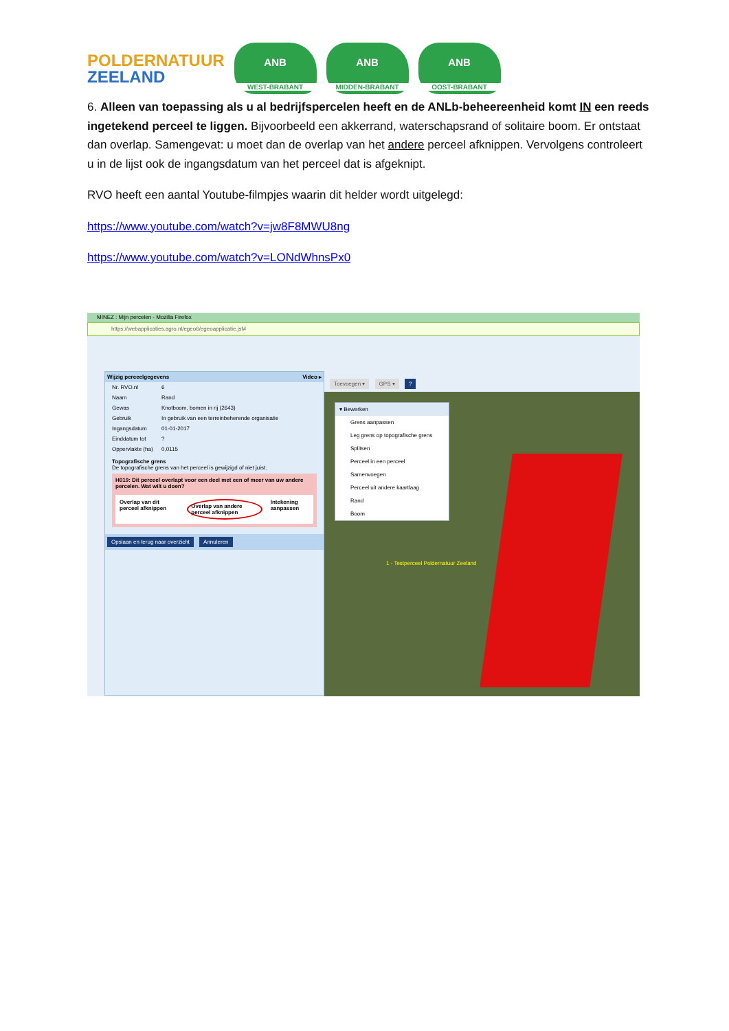POLDERNATUUR
ZEELAND
ANB
WEST-BRABANT
ANB
MIDDEN-BRABANT
ANB
OOST-BRABANT
6. Alleen van toepassing als u al bedrijfspercelen heeft en de ANLb-beheereenheid komt IN een reeds ingetekend perceel te liggen. Bijvoorbeeld een akkerrand, waterschapsrand of solitaire boom. Er ontstaat dan overlap. Samengevat: u moet dan de overlap van het andere perceel afknippen. Vervolgens controleert u in de lijst ook de ingangsdatum van het perceel dat is afgeknipt.
RVO heeft een aantal Youtube-filmpjes waarin dit helder wordt uitgelegd:
https://www.youtube.com/watch?v=jw8F8MWU8ng
https://www.youtube.com/watch?v=LONdWhnsPx0
MINEZ : Mijn percelen - Mozilla Firefox
https://webapplicaties.agro.nl/egeo6/egeoapplicatie.jsf#
Wijzig perceelgegevens Video ▸
Nr. RVO.nl 6
Naam Rand
Gewas Knotboom, bomen in rij (2643)
Gebruik In gebruik van een terreinbeherende organisatie
Ingangsdatum 01-01-2017
Einddatum tot?
Oppervlakte (ha) 0,0115
Topografische grens
De topografische grens van het perceel is gewijzigd of niet juist.
H019: Dit perceel overlapt voor een deel met een of meer van uw andere percelen. Wat wilt u doen?
Overlap van dit perceel afknippen Overlap van andere perceel afknippen Intekening aanpassen
Opslaan en terug naar overzicht Annuleren
Toevoegen ▾ GPS ▾ ?
▾ Bewerken
Grens aanpassen
Leg grens op topografische grens
Splitsen
Perceel in een perceel
Samenvoegen
Perceel uit andere kaartlaag
Rand
Boom
1 - Testperceel Poldernatuur Zeeland